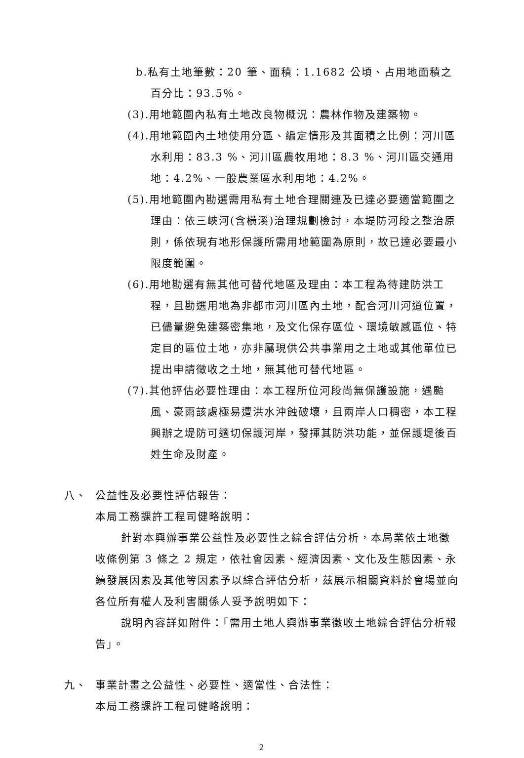b.私有土地筆數：20 筆、面積：1.1682 公頃、占用地面積之百分比：93.5％。
(3).用地範圍內私有土地改良物概況：農林作物及建築物。
(4).用地範圍內土地使用分區、編定情形及其面積之比例：河川區水利用：83.3 %、河川區農牧用地：8.3 %、河川區交通用地：4.2%、一般農業區水利用地：4.2%。
(5).用地範圍內勘選需用私有土地合理關連及已達必要適當範圍之理由：依三峽河(含橫溪)治理規劃檢討，本堤防河段之整治原則，係依現有地形保護所需用地範圍為原則，故已達必要最小限度範圍。
(6).用地勘選有無其他可替代地區及理由：本工程為待建防洪工程，且勘選用地為非都市河川區內土地，配合河川河道位置，已儘量避免建築密集地，及文化保存區位、環境敏感區位、特定目的區位土地，亦非屬現供公共事業用之土地或其他單位已提出申請徵收之土地，無其他可替代地區。
(7).其他評估必要性理由：本工程所位河段尚無保護設施，遇颱風、豪雨該處極易遭洪水沖蝕破壞，且兩岸人口稠密，本工程興辦之堤防可適切保護河岸，發揮其防洪功能，並保護堤後百姓生命及財產。
八、 公益性及必要性評估報告：
本局工務課許工程司健略說明：
針對本興辦事業公益性及必要性之綜合評估分析，本局業依土地徵收條例第 3 條之 2 規定，依社會因素、經濟因素、文化及生態因素、永續發展因素及其他等因素予以綜合評估分析，茲展示相關資料於會場並向各位所有權人及利害關係人妥予說明如下：
說明內容詳如附件：「需用土地人興辦事業徵收土地綜合評估分析報告」。
九、 事業計畫之公益性、必要性、適當性、合法性：
本局工務課許工程司健略說明：
2